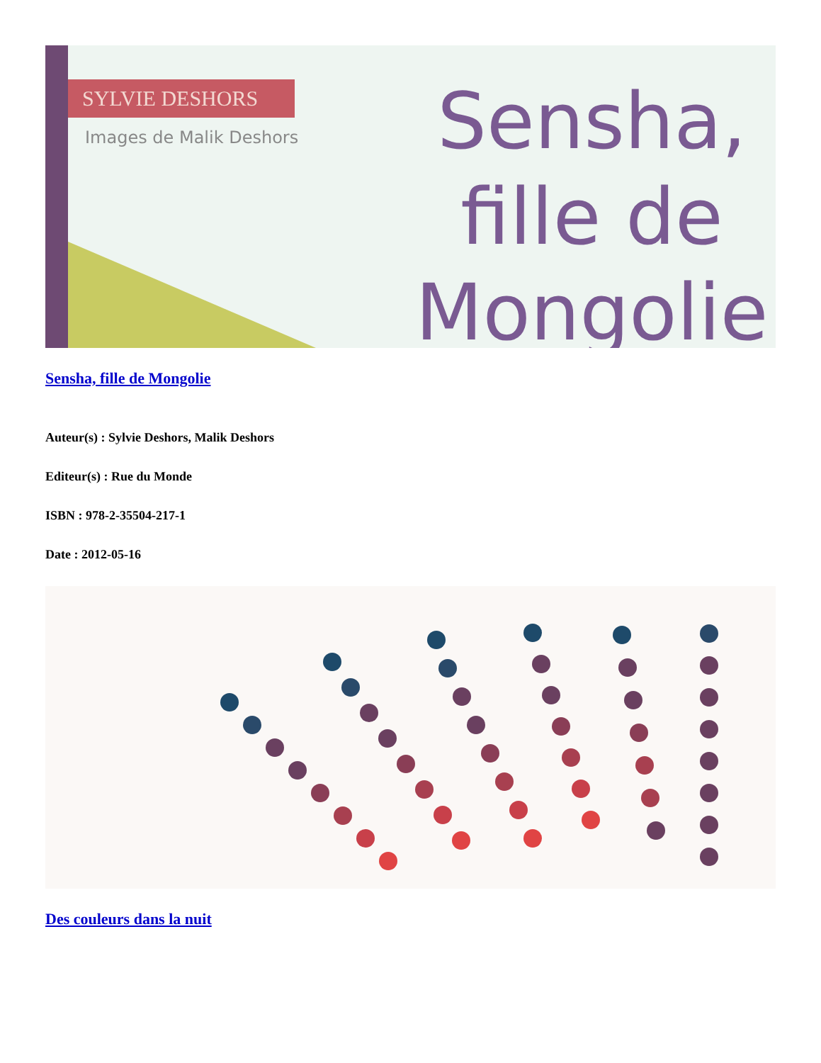SYLVIE DESHORS
Images de Malik Deshors
Sensha,
fille de
Mongolie
Sensha, fille de Mongolie
Auteur(s) : Sylvie Deshors, Malik Deshors
Editeur(s) : Rue du Monde
ISBN : 978-2-35504-217-1
Date : 2012-05-16
Des couleurs dans la nuit